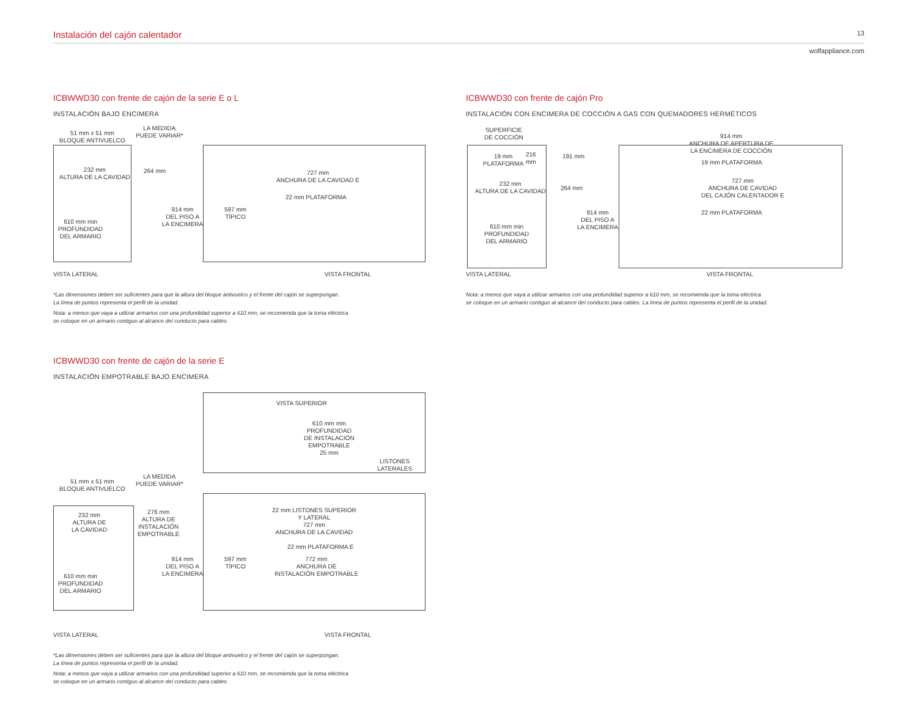Instalación del cajón calentador 13
wolfappliance.com
ICBWWD30 con frente de cajón de la serie E o L
INSTALACIÓN BAJO ENCIMERA
51 mm x 51 mm
BLOQUE ANTIVUELCO
LA MEDIDA
PUEDE VARIAR*
232 mm
ALTURA DE LA CAVIDAD
264 mm
914 mm
DEL PISO A
LA ENCIMERA
597 mm
TÍPICO
727 mm
ANCHURA DE LA CAVIDAD E
22 mm PLATAFORMA
610 mm min
PROFUNDIDAD
DEL ARMARIO
VISTA LATERAL VISTA FRONTAL
*Las dimensiones deben ser suficientes para que la altura del bloque antivuelco y el frente del cajón se superpongan.
La línea de puntos representa el perfil de la unidad.
Nota: a menos que vaya a utilizar armarios con una profundidad superior a 610 mm, se recomienda que la toma eléctrica
se coloque en un armario contiguo al alcance del conducto para cables.
ICBWWD30 con frente de cajón Pro
INSTALACIÓN CON ENCIMERA DE COCCIÓN A GAS CON QUEMADORES HERMÉTICOS
SUPERFICIE
DE COCCIÓN
19 mm
PLATAFORMA
216
mm
191 mm
232 mm
ALTURA DE LA CAVIDAD
264 mm
914 mm
DEL PISO A
LA ENCIMERA
610 mm min
PROFUNDIDAD
DEL ARMARIO
914 mm
ANCHURA DE APERTURA DE
LA ENCIMERA DE COCCIÓN
19 mm PLATAFORMA
727 mm
ANCHURA DE CAVIDAD
DEL CAJÓN CALENTADOR E
22 mm PLATAFORMA
VISTA LATERAL VISTA FRONTAL
Nota: a menos que vaya a utilizar armarios con una profundidad superior a 610 mm, se recomienda que la toma eléctrica
se coloque en un armario contiguo al alcance del conducto para cables. La línea de puntos representa el perfil de la unidad.
ICBWWD30 con frente de cajón de la serie E
INSTALACIÓN EMPOTRABLE BAJO ENCIMERA
VISTA SUPERIOR
610 mm min
PROFUNDIDAD
DE INSTALACIÓN
EMPOTRABLE
25 mm
LISTONES
LATERALES
51 mm x 51 mm
BLOQUE ANTIVUELCO
LA MEDIDA
PUEDE VARIAR*
232 mm
ALTURA DE
LA CAVIDAD
276 mm
ALTURA DE
INSTALACIÓN
EMPOTRABLE
22 mm LISTONES SUPERIOR
Y LATERAL
727 mm
ANCHURA DE LA CAVIDAD
22 mm PLATAFORMA E
772 mm
ANCHURA DE
INSTALACIÓN EMPOTRABLE
914 mm
DEL PISO A
LA ENCIMERA
597 mm
TÍPICO
610 mm min
PROFUNDIDAD
DEL ARMARIO
VISTA LATERAL VISTA FRONTAL
*Las dimensiones deben ser suficientes para que la altura del bloque antivuelco y el frente del cajón se superpongan.
La línea de puntos representa el perfil de la unidad.
Nota: a menos que vaya a utilizar armarios con una profundidad superior a 610 mm, se recomienda que la toma eléctrica
se coloque en un armario contiguo al alcance del conducto para cables.